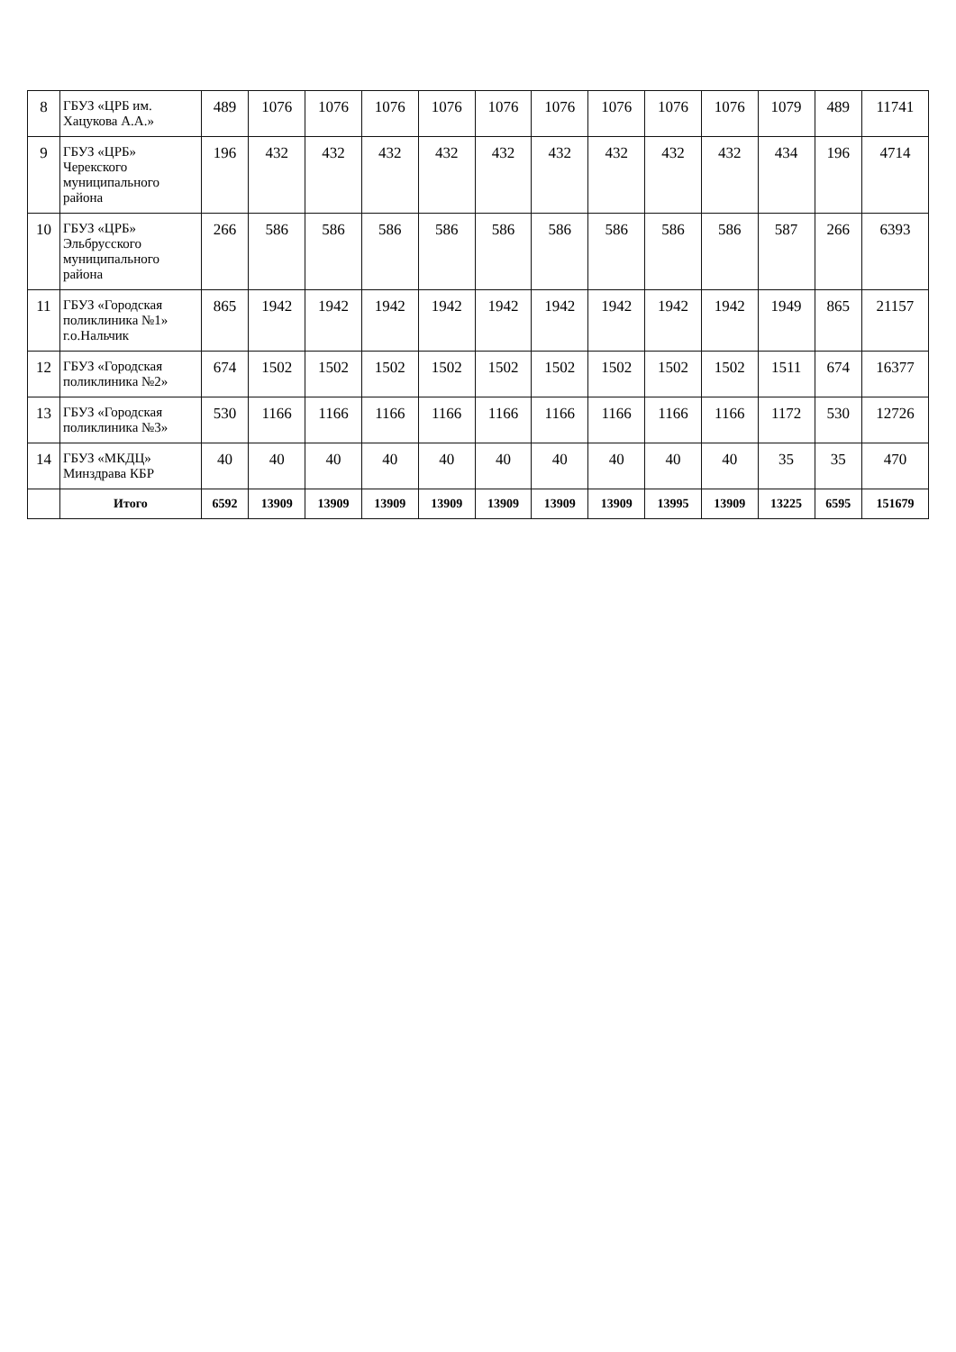| 8 | ГБУЗ «ЦРБ им. Хацукова А.А.» | 489 | 1076 | 1076 | 1076 | 1076 | 1076 | 1076 | 1076 | 1076 | 1076 | 1079 | 489 | 11741 |
| 9 | ГБУЗ «ЦРБ» Черекского муниципального района | 196 | 432 | 432 | 432 | 432 | 432 | 432 | 432 | 432 | 432 | 434 | 196 | 4714 |
| 10 | ГБУЗ «ЦРБ» Эльбрусского муниципального района | 266 | 586 | 586 | 586 | 586 | 586 | 586 | 586 | 586 | 586 | 587 | 266 | 6393 |
| 11 | ГБУЗ «Городская поликлиника №1» г.о.Нальчик | 865 | 1942 | 1942 | 1942 | 1942 | 1942 | 1942 | 1942 | 1942 | 1942 | 1949 | 865 | 21157 |
| 12 | ГБУЗ «Городская поликлиника №2» | 674 | 1502 | 1502 | 1502 | 1502 | 1502 | 1502 | 1502 | 1502 | 1502 | 1511 | 674 | 16377 |
| 13 | ГБУЗ «Городская поликлиника №3» | 530 | 1166 | 1166 | 1166 | 1166 | 1166 | 1166 | 1166 | 1166 | 1166 | 1172 | 530 | 12726 |
| 14 | ГБУЗ «МКДЦ» Минздрава КБР | 40 | 40 | 40 | 40 | 40 | 40 | 40 | 40 | 40 | 40 | 35 | 35 | 470 |
| | Итого | 6592 | 13909 | 13909 | 13909 | 13909 | 13909 | 13909 | 13909 | 13995 | 13909 | 13225 | 6595 | 151679 |